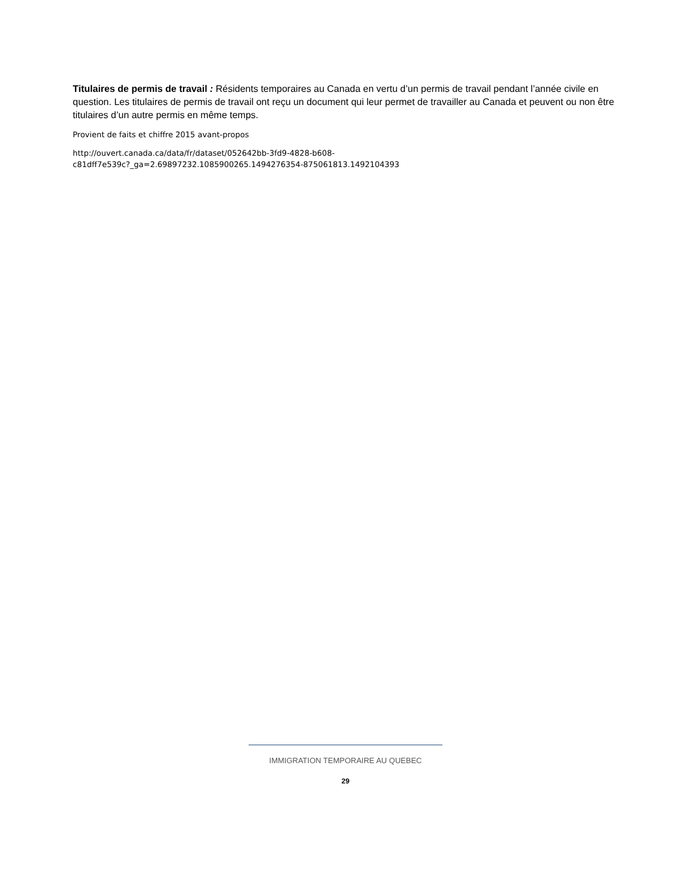Titulaires de permis de travail : Résidents temporaires au Canada en vertu d’un permis de travail pendant l’année civile en question. Les titulaires de permis de travail ont reçu un document qui leur permet de travailler au Canada et peuvent ou non être titulaires d’un autre permis en même temps.
Provient de faits et chiffre 2015 avant-propos
http://ouvert.canada.ca/data/fr/dataset/052642bb-3fd9-4828-b608-
c81dff7e539c?_ga=2.69897232.1085900265.1494276354-875061813.1492104393
IMMIGRATION TEMPORAIRE AU QUEBEC
29